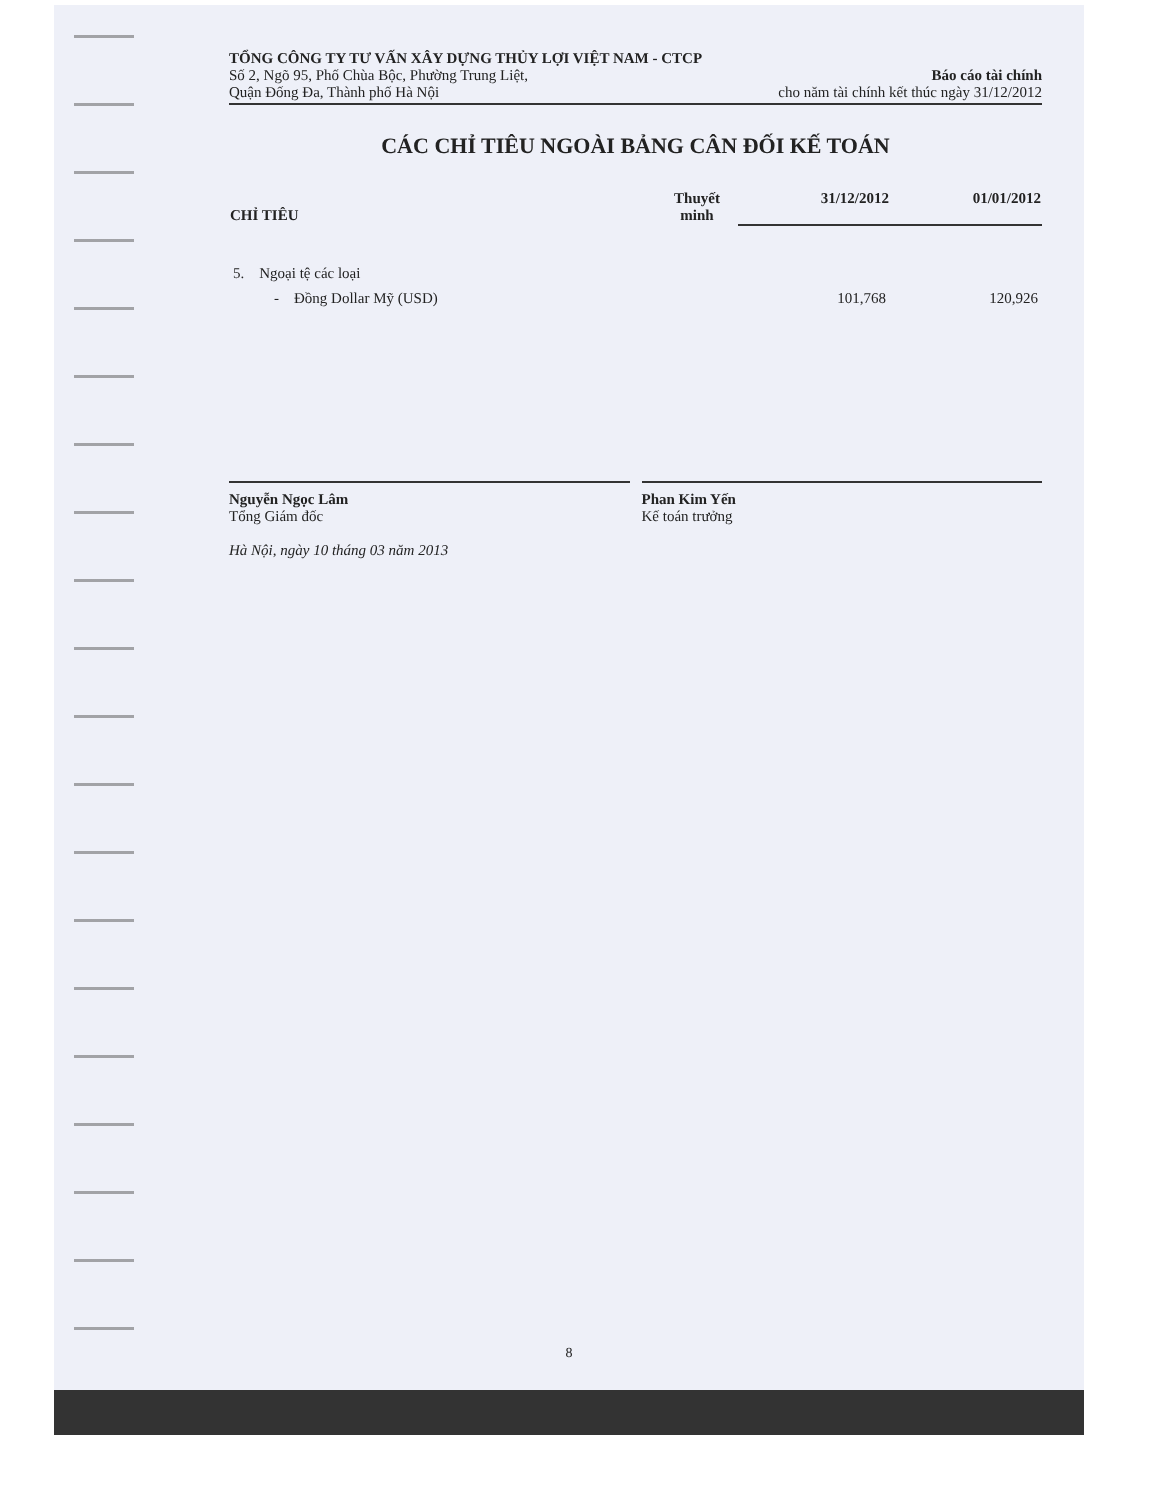TỔNG CÔNG TY TƯ VẤN XÂY DỰNG THỦY LỢI VIỆT NAM - CTCP
Số 2, Ngõ 95, Phố Chùa Bộc, Phường Trung Liệt,
Quận Đống Đa, Thành phố Hà Nội
Báo cáo tài chính
cho năm tài chính kết thúc ngày 31/12/2012
CÁC CHỈ TIÊU NGOÀI BẢNG CÂN ĐỐI KẾ TOÁN
| CHỈ TIÊU | Thuyết minh | 31/12/2012 | 01/01/2012 |
| --- | --- | --- | --- |
| 5. Ngoại tệ các loại | | | |
| - Đồng Dollar Mỹ (USD) | | 101,768 | 120,926 |
Nguyễn Ngọc Lâm
Tổng Giám đốc
Hà Nội, ngày 10 tháng 03 năm 2013
Phan Kim Yến
Kế toán trưởng
8